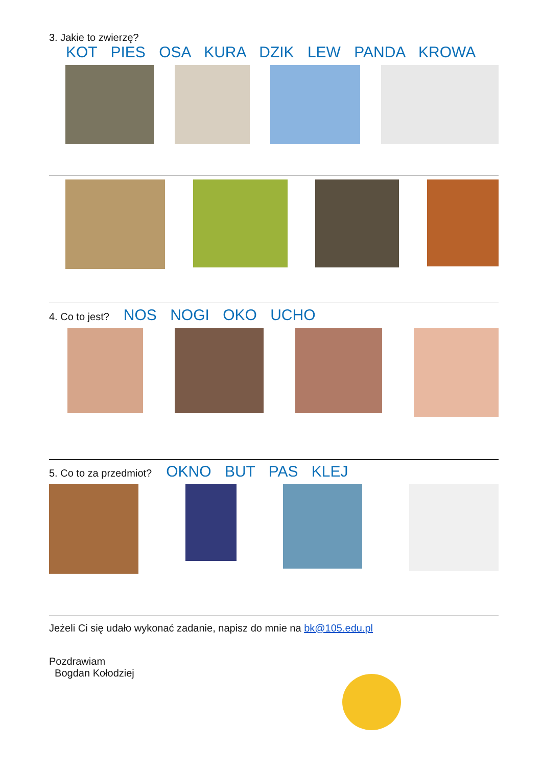3. Jakie to zwierzę?
KOT PIES OSA KURA DZIK LEW PANDA KROWA
4. Co to jest? NOS NOGI OKO UCHO
5. Co to za przedmiot? OKNO BUT PAS KLEJ
Jeżeli Ci się udało wykonać zadanie, napisz do mnie na bk@105.edu.pl
Pozdrawiam
Bogdan Kołodziej